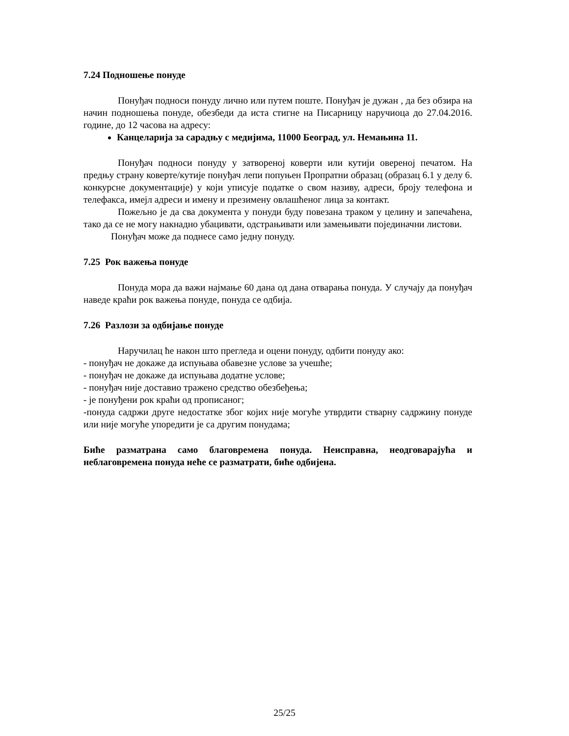7.24 Подношење понуде
Понуђач подноси понуду лично или путем поште. Понуђач је дужан , да без обзира на начин подношења понуде, обезбеди да иста стигне на Писарницу наручиоца до 27.04.2016. године, до 12 часова на адресу:
Канцеларија за сарадњу с медијима, 11000 Београд, ул. Немањина 11.
Понуђач подноси понуду у затвореној коверти или кутији овереној печатом. На предњу страну коверте/кутије понуђач лепи попуњен Пропратни образац (образац 6.1 у делу 6. конкурсне документације) у који уписује податке о свом називу, адреси, броју телефона и телефакса, имејл адреси и имену и презимену овлашћеног лица за контакт.
Пожељно је да сва документа у понуди буду повезана траком у целину и запечаћена, тако да се не могу накнадно убацивати, одстрањивати или замењивати појединачни листови.
Понуђач може да поднесе само једну понуду.
7.25 Рок важења понуде
Понуда мора да важи најмање 60 дана од дана отварања понуда. У случају да понуђач наведе краћи рок важења понуде, понуда се одбија.
7.26 Разлози за одбијање понуде
Наручилац ће након што прегледа и оцени понуду, одбити понуду ако:
- понуђач не докаже да испуњава обавезне услове за учешће;
- понуђач не докаже да испуњава додатне услове;
- понуђач није доставио тражено средство обезбеђења;
- је понуђени рок краћи од прописаног;
-понуда садржи друге недостатке због којих није могуће утврдити стварну садржину понуде или није могуће упоредити је са другим понудама;
Биће разматрана само благовремена понуда. Неисправна, неодговарајућа и неблаговремена понуда неће се разматрати, биће одбијена.
25/25